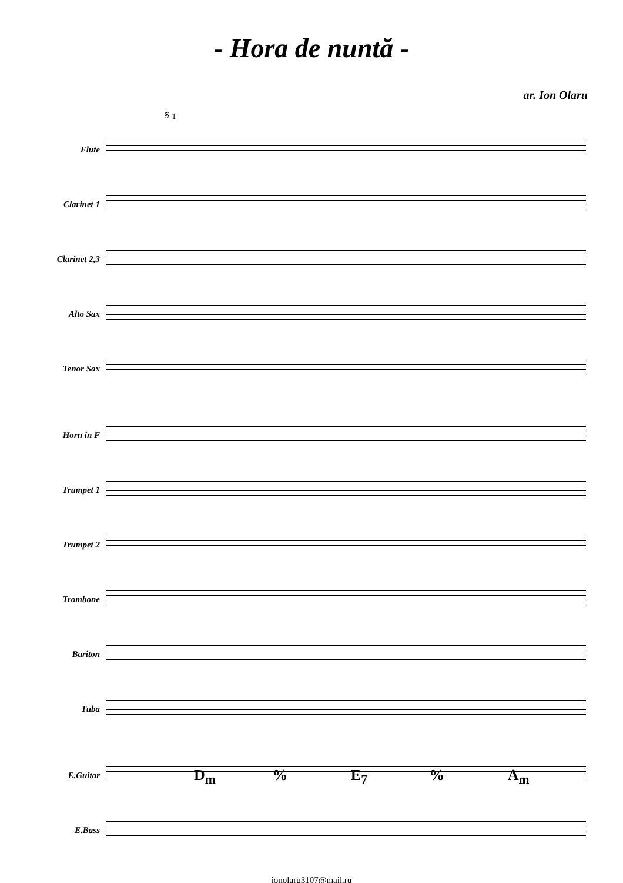- Hora de nuntă -
ar. Ion Olaru
𝄋 1
Flute
Clarinet 1
Clarinet 2,3
Alto Sax
Tenor Sax
Horn in F
Trumpet 1
Trumpet 2
Trombone
Bariton
Tuba
E.Guitar
D<sub>m</sub>% E<sub>7</sub>% A<sub>m</sub>
E.Bass
ionolaru3107@mail.ru